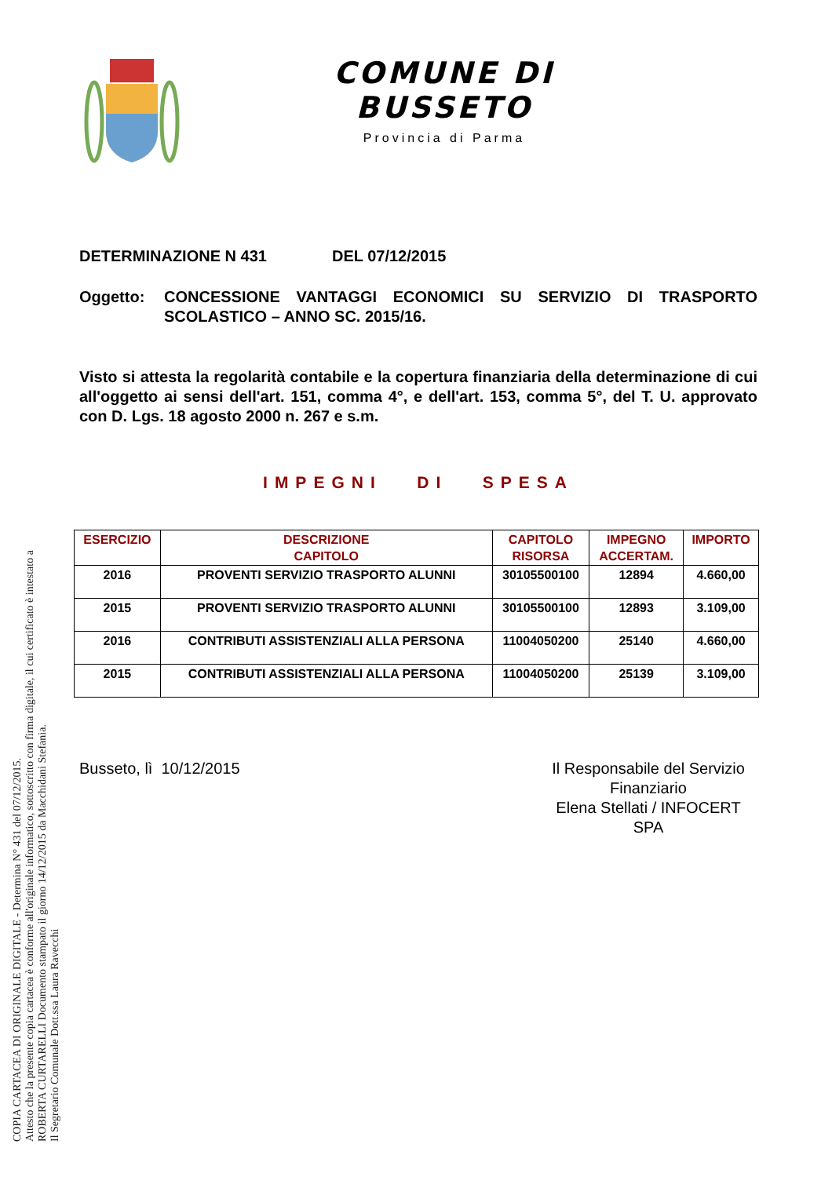COMUNE DI BUSSETO
Provincia di Parma
DETERMINAZIONE N 431 DEL 07/12/2015
Oggetto: CONCESSIONE VANTAGGI ECONOMICI SU SERVIZIO DI TRASPORTO SCOLASTICO – ANNO SC. 2015/16.
Visto si attesta la regolarità contabile e la copertura finanziaria della determinazione di cui all'oggetto ai sensi dell'art. 151, comma 4°, e dell'art. 153, comma 5°, del T. U. approvato con D. Lgs. 18 agosto 2000 n. 267 e s.m.
IMPEGNI DI SPESA
| ESERCIZIO | DESCRIZIONE CAPITOLO | CAPITOLO RISORSA | IMPEGNO ACCERTAM. | IMPORTO |
| --- | --- | --- | --- | --- |
| 2016 | PROVENTI SERVIZIO TRASPORTO ALUNNI | 30105500100 | 12894 | 4.660,00 |
| 2015 | PROVENTI SERVIZIO TRASPORTO ALUNNI | 30105500100 | 12893 | 3.109,00 |
| 2016 | CONTRIBUTI ASSISTENZIALI ALLA PERSONA | 11004050200 | 25140 | 4.660,00 |
| 2015 | CONTRIBUTI ASSISTENZIALI ALLA PERSONA | 11004050200 | 25139 | 3.109,00 |
Busseto, lì 10/12/2015 Il Responsabile del Servizio Finanziario
Elena Stellati / INFOCERT SPA
COPIA CARTACEA DI ORIGINALE DIGITALE - Determina N° 431 del 07/12/2015.
Attesto che la presente copia cartacea è conforme all'originale informatico, sottoscritto con firma digitale, il cui certificato è intestato a
ROBERTA CURTARELLI Documento stampato il giorno 14/12/2015 da Macchidani Stefania.
Il Segretario Comunale Dott.ssa Laura Ravecchi